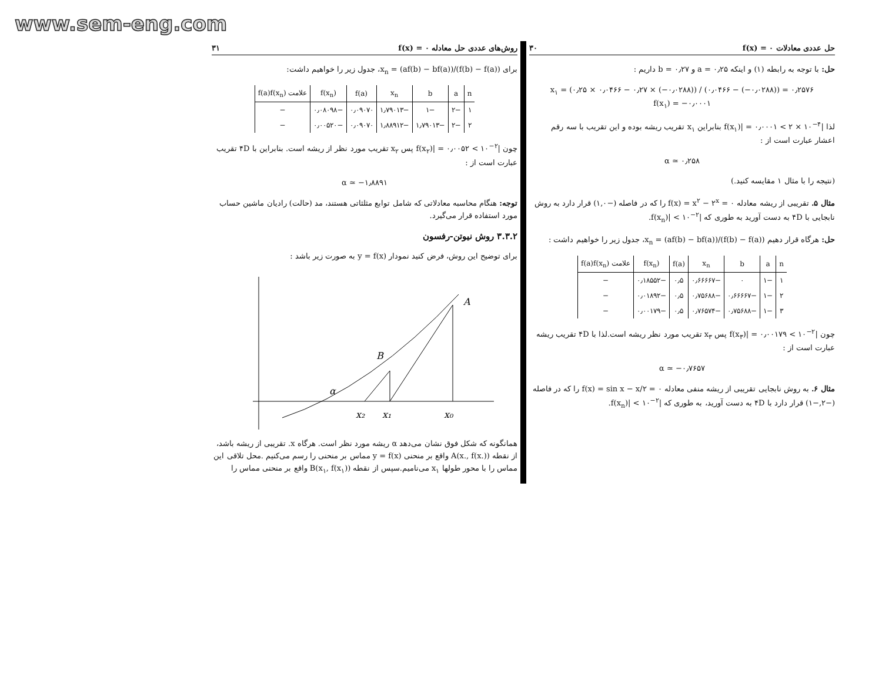www.sem-eng.com
حل عددی معادلات f(x) = ۰ ۳۰
حل: با توجه به رابطه (۱) و اینکه a = ۰٫۲۵ و b = ۰٫۲۷ داریم :
x<sub>۱</sub> = (۰٫۲۵ × ۰٫۰۴۶۶ − ۰٫۲۷ × (−۰٫۰۲۸۸)) / (۰٫۰۴۶۶ − (−۰٫۰۲۸۸)) = ۰٫۲۵۷۶
f(x<sub>۱</sub>) = −۰٫۰۰۰۱
لذا |f(x<sub>۱</sub>)| = ۰٫۰۰۰۱ < ۲ × ۱۰<sup>−۴</sup> بنابراین x<sub>۱</sub> تقریب ریشه بوده و این تقریب با سه رقم اعشار عبارت است از :
α ≃ ۰٫۲۵۸
(نتیجه را با مثال ۱ مقایسه کنید.)
مثال ۵. تقریبی از ریشه معادله f(x) = x<sup>۲</sup> − ۲<sup>x</sup> = ۰ را که در فاصله (−۱,۰) قرار دارد به روش نابجایی با ۴D به دست آورید به طوری که |f(x<sub>n</sub>)| < ۱۰<sup>−۲</sup>.
حل: هرگاه قرار دهیم x<sub>n</sub> = (af(b) − bf(a))/(f(b) − f(a))، جدول زیر را خواهیم داشت :
| n | a | b | x<sub>n</sub> | f(a) | f(x<sub>n</sub>) | علامت f(a)f(x<sub>n</sub>) |
| --- | --- | --- | --- | --- | --- | --- |
| ۱ | −۱ | ۰ | −۰٫۶۶۶۶۷ | ۰٫۵ | −۰٫۱۸۵۵۲ | − |
| ۲ | −۱ | −۰٫۶۶۶۶۷ | −۰٫۷۵۶۸۸ | ۰٫۵ | −۰٫۰۱۸۹۲ | − |
| ۳ | −۱ | −۰٫۷۵۶۸۸ | −۰٫۷۶۵۷۴ | ۰٫۵ | −۰٫۰۰۱۷۹ | − |
چون |f(x<sub>۳</sub>)| = ۰٫۰۰۱۷۹ < ۱۰<sup>−۲</sup> پس x<sub>۳</sub> تقریب مورد نظر ریشه است.لذا با ۴D تقریب ریشه عبارت است از :
α ≃ −۰٫۷۶۵۷
مثال ۶. به روش نابجایی تقریبی از ریشه منفی معادله f(x) = sin x − x/۲ = ۰ را که در فاصله (−۲,−۱) قرار دارد با ۴D به دست آورید، به طوری که |f(x<sub>n</sub>)| < ۱۰<sup>−۲</sup>.
روش‌های عددی حل معادله f(x) = ۰ ۳۱
برای x<sub>n</sub> = (af(b) − bf(a))/(f(b) − f(a))، جدول زیر را خواهیم داشت:
| n | a | b | x<sub>n</sub> | f(a) | f(x<sub>n</sub>) | علامت f(a)f(x<sub>n</sub>) |
| --- | --- | --- | --- | --- | --- | --- |
| ۱ | −۲ | −۱ | −۱٫۷۹۰۱۳ | ۰٫۰۹۰۷۰ | −۰٫۰۸۰۹۸ | − |
| ۲ | −۲ | −۱٫۷۹۰۱۳ | −۱٫۸۸۹۱۲ | ۰٫۰۹۰۷۰ | −۰٫۰۰۵۲۰ | − |
چون |f(x<sub>۲</sub>)| = ۰٫۰۰۵۲ < ۱۰<sup>−۲</sup> پس x<sub>۲</sub> تقریب مورد نظر از ریشه است. بنابراین با ۴D تقریب عبارت است از :
α ≃ −۱٫۸۸۹۱
توجه: هنگام محاسبه معادلاتی که شامل توابع مثلثاتی هستند، مد (حالت) رادیان ماشین حساب مورد استفاده قرار می‌گیرد.
۳.۳.۲ روش نیوتن-رفسون
برای توضیح این روش، فرض کنید نمودار y = f(x) به صورت زیر باشد :
A
B
α
x₂
x₁
x₀
همانگونه که شکل فوق نشان می‌دهد α ریشه مورد نظر است. هرگاه x. تقریبی از ریشه باشد، از نقطه A(x., f(x.)) واقع بر منحنی y = f(x) مماس بر منحنی را رسم می‌کنیم .محل تلاقی این مماس را با محور طولها x<sub>۱</sub> می‌نامیم.سپس از نقطه B(x<sub>۱</sub>, f(x<sub>۱</sub>)) واقع بر منحنی مماس را